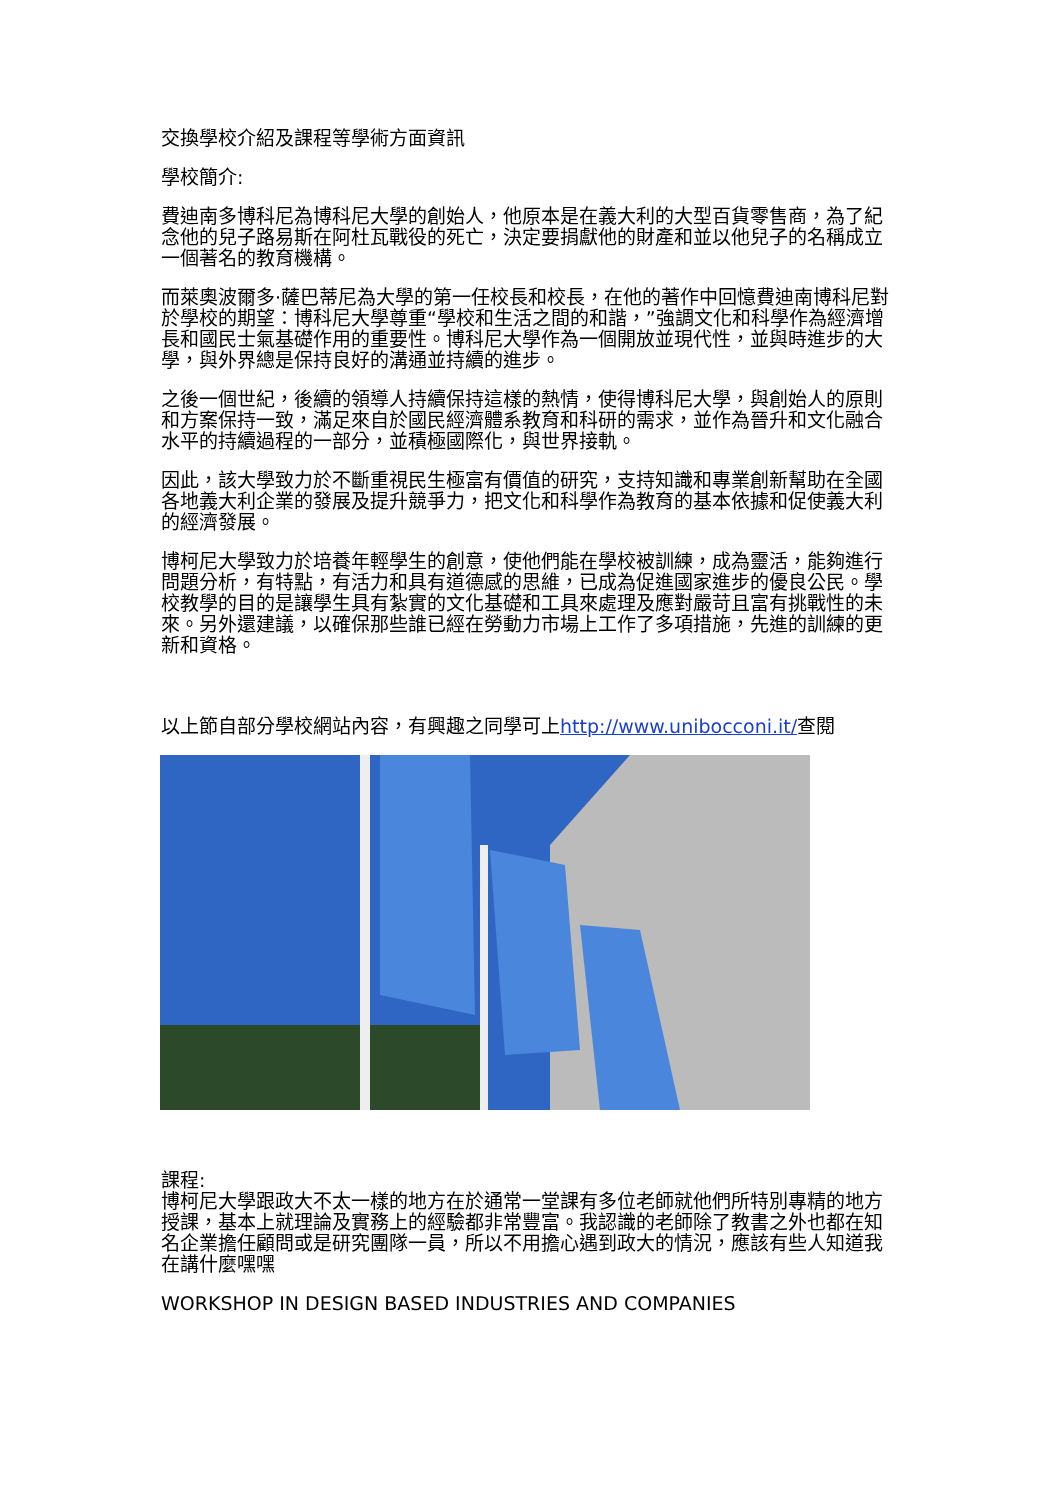交換學校介紹及課程等學術方面資訊
學校簡介:
費迪南多博科尼為博科尼大學的創始人，他原本是在義大利的大型百貨零售商，為了紀念他的兒子路易斯在阿杜瓦戰役的死亡，決定要捐獻他的財產和並以他兒子的名稱成立一個著名的教育機構。
而萊奧波爾多·薩巴蒂尼為大學的第一任校長和校長，在他的著作中回憶費迪南博科尼對於學校的期望：博科尼大學尊重“學校和生活之間的和諧，”強調文化和科學作為經濟增長和國民士氣基礎作用的重要性。博科尼大學作為一個開放並現代性，並與時進步的大學，與外界總是保持良好的溝通並持續的進步。
之後一個世紀，後續的領導人持續保持這樣的熱情，使得博科尼大學，與創始人的原則和方案保持一致，滿足來自於國民經濟體系教育和科研的需求，並作為晉升和文化融合水平的持續過程的一部分，並積極國際化，與世界接軌。
因此，該大學致力於不斷重視民生極富有價值的研究，支持知識和專業創新幫助在全國各地義大利企業的發展及提升競爭力，把文化和科學作為教育的基本依據和促使義大利的經濟發展。
博柯尼大學致力於培養年輕學生的創意，使他們能在學校被訓練，成為靈活，能夠進行問題分析，有特點，有活力和具有道德感的思維，已成為促進國家進步的優良公民。學校教學的目的是讓學生具有紮實的文化基礎和工具來處理及應對嚴苛且富有挑戰性的未來。另外還建議，以確保那些誰已經在勞動力市場上工作了多項措施，先進的訓練的更新和資格。
以上節自部分學校網站內容，有興趣之同學可上http://www.unibocconi.it/查閱
課程:
博柯尼大學跟政大不太一樣的地方在於通常一堂課有多位老師就他們所特別專精的地方授課，基本上就理論及實務上的經驗都非常豐富。我認識的老師除了教書之外也都在知名企業擔任顧問或是研究團隊一員，所以不用擔心遇到政大的情況，應該有些人知道我在講什麼嘿嘿
WORKSHOP IN DESIGN BASED INDUSTRIES AND COMPANIES